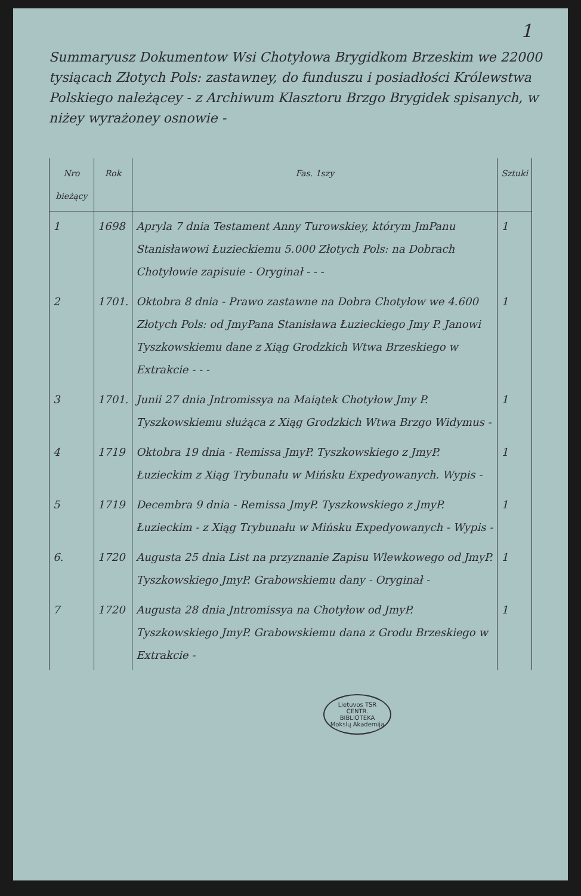1
Summaryusz Dokumentow Wsi Chotyłowa Brygidkom Brzeskim we 22000 tysiącach Złotych Pols: zastawney, do funduszu i posiadłości Królewstwa Polskiego należącey - z Archiwum Klasztoru Brzgo Brygidek spisanych, w niżey wyrażoney osnowie -
| Nro bieżący | Rok | Fas. 1szy | Sztuki |
| --- | --- | --- | --- |
| 1 | 1698 | Apryla 7 dnia Testament Anny Turowskiey, którym JmPanu Stanisławowi Łuzieckiemu 5.000 Złotych Pols: na Dobrach Chotyłowie zapisuie - Oryginał - - - | 1 |
| 2 | 1701. | Oktobra 8 dnia - Prawo zastawne na Dobra Chotyłow we 4.600 Złotych Pols: od JmyPana Stanisława Łuzieckiego Jmy P. Janowi Tyszkowskiemu dane z Xiąg Grodzkich Wtwa Brzeskiego w Extrakcie - - - | 1 |
| 3 | 1701. | Junii 27 dnia Jntromissya na Maiątek Chotyłow Jmy P. Tyszkowskiemu służąca z Xiąg Grodzkich Wtwa Brzgo Widymus - | 1 |
| 4 | 1719 | Oktobra 19 dnia - Remissa JmyP. Tyszkowskiego z JmyP. Łuzieckim z Xiąg Trybunału w Mińsku Expedyowanych. Wypis - | 1 |
| 5 | 1719 | Decembra 9 dnia - Remissa JmyP. Tyszkowskiego z JmyP. Łuzieckim - z Xiąg Trybunału w Mińsku Expedyowanych - Wypis - | 1 |
| 6. | 1720 | Augusta 25 dnia List na przyznanie Zapisu Wlewkowego od JmyP. Tyszkowskiego JmyP. Grabowskiemu dany - Oryginał - | 1 |
| 7 | 1720 | Augusta 28 dnia Jntromissya na Chotyłow od JmyP. Tyszkowskiego JmyP. Grabowskiemu dana z Grodu Brzeskiego w Extrakcie - | 1 |
Lietuvos TSR
CENTR.
BIBLIOTEKA
Mokslų Akademija